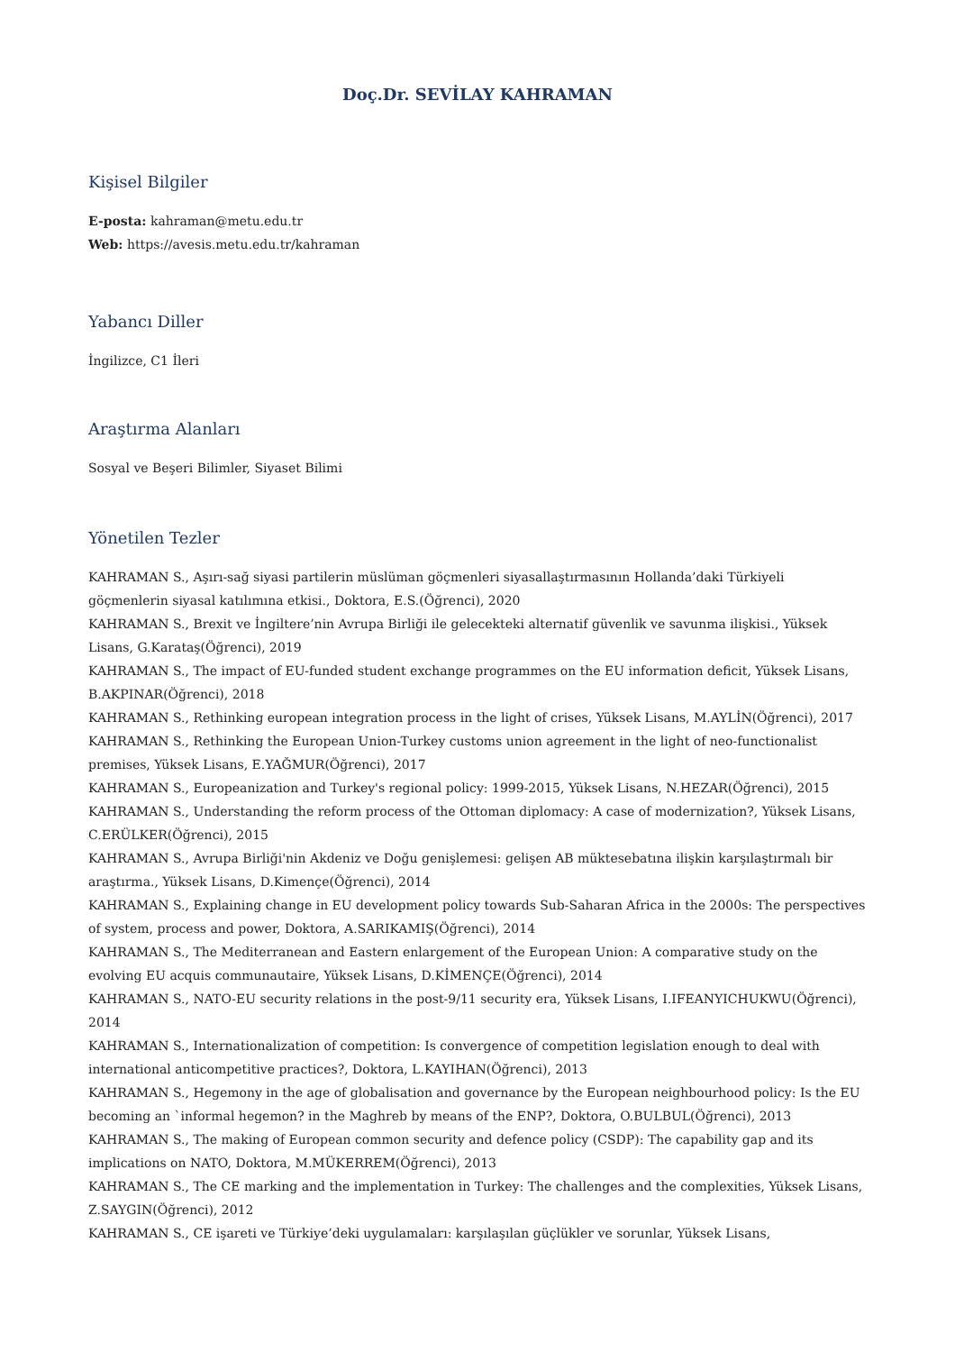Doç.Dr. SEVİLAY KAHRAMAN
Kişisel Bilgiler
E-posta: kahraman@metu.edu.tr
Web: https://avesis.metu.edu.tr/kahraman
Yabancı Diller
İngilizce, C1 İleri
Araştırma Alanları
Sosyal ve Beşeri Bilimler, Siyaset Bilimi
Yönetilen Tezler
KAHRAMAN S., Aşırı-sağ siyasi partilerin müslüman göçmenleri siyasallaştırmasının Hollanda’daki Türkiyeli göçmenlerin siyasal katılımına etkisi., Doktora, E.S.(Öğrenci), 2020
KAHRAMAN S., Brexit ve İngiltere’nin Avrupa Birliği ile gelecekteki alternatif güvenlik ve savunma ilişkisi., Yüksek Lisans, G.Karataş(Öğrenci), 2019
KAHRAMAN S., The impact of EU-funded student exchange programmes on the EU information deficit, Yüksek Lisans, B.AKPINAR(Öğrenci), 2018
KAHRAMAN S., Rethinking european integration process in the light of crises, Yüksek Lisans, M.AYLİN(Öğrenci), 2017
KAHRAMAN S., Rethinking the European Union-Turkey customs union agreement in the light of neo-functionalist premises, Yüksek Lisans, E.YAĞMUR(Öğrenci), 2017
KAHRAMAN S., Europeanization and Turkey's regional policy: 1999-2015, Yüksek Lisans, N.HEZAR(Öğrenci), 2015
KAHRAMAN S., Understanding the reform process of the Ottoman diplomacy: A case of modernization?, Yüksek Lisans, C.ERÜLKER(Öğrenci), 2015
KAHRAMAN S., Avrupa Birliği'nin Akdeniz ve Doğu genişlemesi: gelişen AB müktesebatına ilişkin karşılaştırmalı bir araştırma., Yüksek Lisans, D.Kimençe(Öğrenci), 2014
KAHRAMAN S., Explaining change in EU development policy towards Sub-Saharan Africa in the 2000s: The perspectives of system, process and power, Doktora, A.SARIKAMIŞ(Öğrenci), 2014
KAHRAMAN S., The Mediterranean and Eastern enlargement of the European Union: A comparative study on the evolving EU acquis communautaire, Yüksek Lisans, D.KİMENÇE(Öğrenci), 2014
KAHRAMAN S., NATO-EU security relations in the post-9/11 security era, Yüksek Lisans, I.IFEANYICHUKWU(Öğrenci), 2014
KAHRAMAN S., Internationalization of competition: Is convergence of competition legislation enough to deal with international anticompetitive practices?, Doktora, L.KAYIHAN(Öğrenci), 2013
KAHRAMAN S., Hegemony in the age of globalisation and governance by the European neighbourhood policy: Is the EU becoming an `informal hegemon? in the Maghreb by means of the ENP?, Doktora, O.BULBUL(Öğrenci), 2013
KAHRAMAN S., The making of European common security and defence policy (CSDP): The capability gap and its implications on NATO, Doktora, M.MÜKERREM(Öğrenci), 2013
KAHRAMAN S., The CE marking and the implementation in Turkey: The challenges and the complexities, Yüksek Lisans, Z.SAYGIN(Öğrenci), 2012
KAHRAMAN S., CE işareti ve Türkiye’deki uygulamaları: karşılaşılan güçlükler ve sorunlar, Yüksek Lisans,